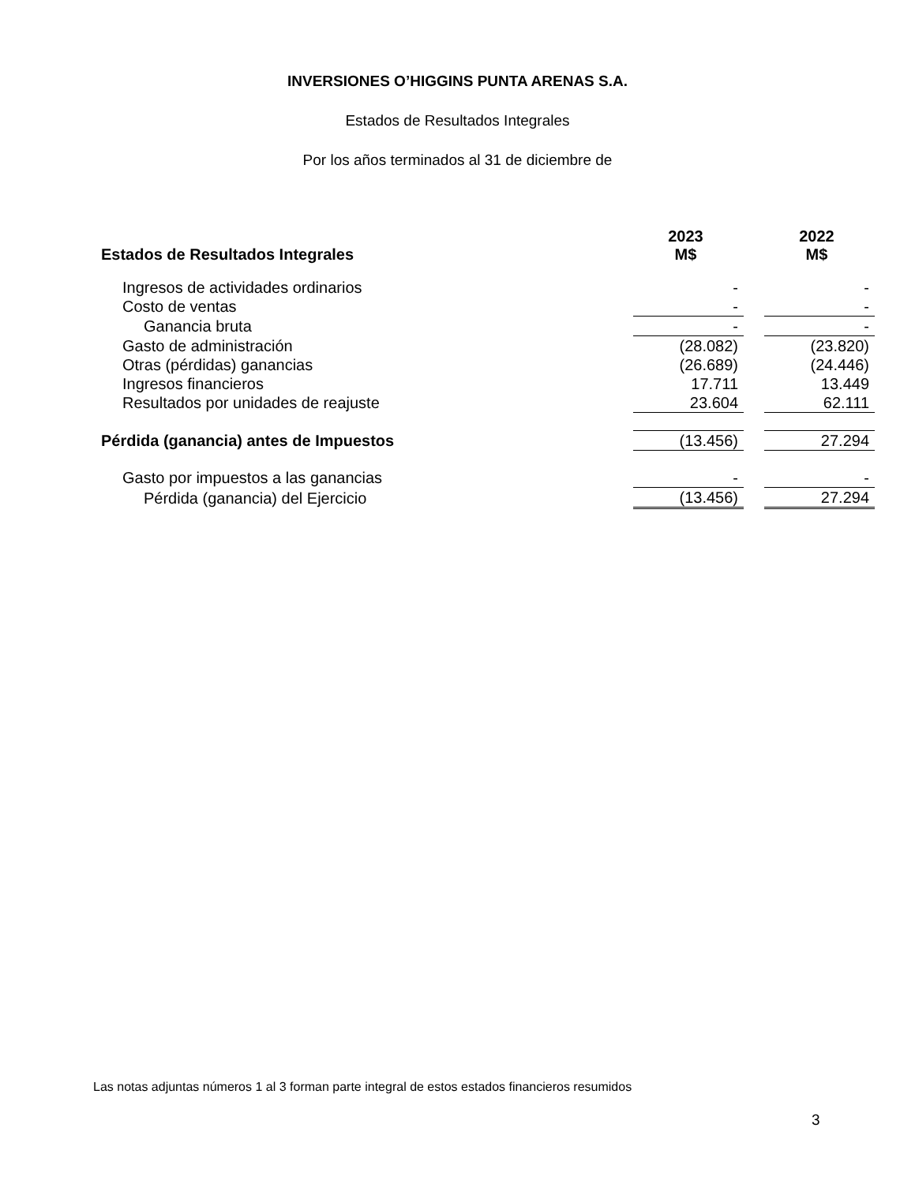INVERSIONES O’HIGGINS PUNTA ARENAS S.A.
Estados de Resultados Integrales
Por los años terminados al 31 de diciembre de
| Estados de Resultados Integrales | 2023 M$ | | 2022 M$ |
| Ingresos de actividades ordinarios | - | | - |
| Costo de ventas | - | | - |
| Ganancia bruta | - | | - |
| Gasto de administración | (28.082) | | (23.820) |
| Otras (pérdidas) ganancias | (26.689) | | (24.446) |
| Ingresos financieros | 17.711 | | 13.449 |
| Resultados por unidades de reajuste | 23.604 | | 62.111 |
| Pérdida (ganancia) antes de Impuestos | (13.456) | | 27.294 |
| Gasto por impuestos a las ganancias | - | | - |
| Pérdida (ganancia) del Ejercicio | (13.456) | | 27.294 |
Las notas adjuntas números 1 al 3 forman parte integral de estos estados financieros resumidos
3